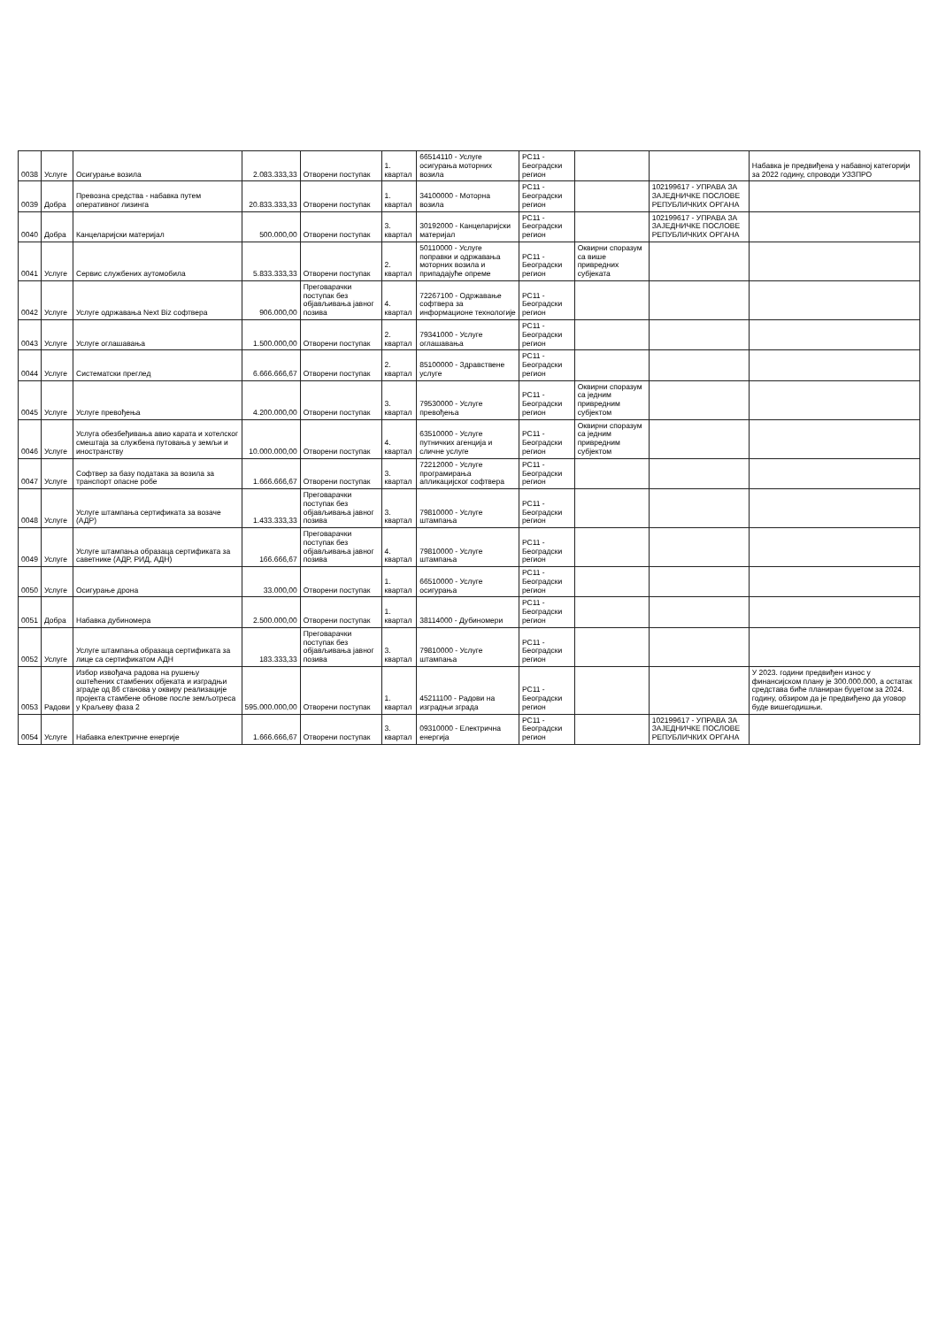| 0038 | Услуге | Осигурање возила | 2.083.333,33 | Отворени поступак | 1. квартал | 66514110 - Услуге осигурања моторних возила | РС11 - Београдски регион | | | Набавка је предвиђена у набавној категорији за 2022 годину, спроводи УЗЗПРО |
| 0039 | Добра | Превозна средства - набавка путем оперативног лизинга | 20.833.333,33 | Отворени поступак | 1. квартал | 34100000 - Моторна возила | РС11 - Београдски регион | | 102199617 - УПРАВА ЗА ЗАЈЕДНИЧКЕ ПОСЛОВЕ РЕПУБЛИЧКИХ ОРГАНА | |
| 0040 | Добра | Канцеларијски материјал | 500.000,00 | Отворени поступак | 3. квартал | 30192000 - Канцеларијски материјал | РС11 - Београдски регион | | 102199617 - УПРАВА ЗА ЗАЈЕДНИЧКЕ ПОСЛОВЕ РЕПУБЛИЧКИХ ОРГАНА | |
| 0041 | Услуге | Сервис службених аутомобила | 5.833.333,33 | Отворени поступак | 2. квартал | 50110000 - Услуге поправки и одржавања моторних возила и припадајуће опреме | РС11 - Београдски регион | Оквирни споразум са више привредних субјеката | | |
| 0042 | Услуге | Услуге одржавања Next Biz софтвера | 906.000,00 | Преговарачки поступак без објављивања јавног позива | 4. квартал | 72267100 - Одржавање софтвера за информационе технологије | РС11 - Београдски регион | | | |
| 0043 | Услуге | Услуге оглашавања | 1.500.000,00 | Отворени поступак | 2. квартал | 79341000 - Услуге оглашавања | РС11 - Београдски регион | | | |
| 0044 | Услуге | Систематски преглед | 6.666.666,67 | Отворени поступак | 2. квартал | 85100000 - Здравствене услуге | РС11 - Београдски регион | | | |
| 0045 | Услуге | Услуге превођења | 4.200.000,00 | Отворени поступак | 3. квартал | 79530000 - Услуге превођења | РС11 - Београдски регион | Оквирни споразум са једним привредним субјектом | | |
| 0046 | Услуге | Услуга обезбеђивања авио карата и хотелског смештаја за службена путовања у земљи и иностранству | 10.000.000,00 | Отворени поступак | 4. квартал | 63510000 - Услуге путничких агенција и сличне услуге | РС11 - Београдски регион | Оквирни споразум са једним привредним субјектом | | |
| 0047 | Услуге | Софтвер за базу података за возила за транспорт опасне робе | 1.666.666,67 | Отворени поступак | 3. квартал | 72212000 - Услуге програмирања апликацијског софтвера | РС11 - Београдски регион | | | |
| 0048 | Услуге | Услуге штампања сертификата за возаче (АДР) | 1.433.333,33 | Преговарачки поступак без објављивања јавног позива | 3. квартал | 79810000 - Услуге штампања | РС11 - Београдски регион | | | |
| 0049 | Услуге | Услуге штампања образаца сертификата за саветнике (АДР, РИД, АДН) | 166.666,67 | Преговарачки поступак без објављивања јавног позива | 4. квартал | 79810000 - Услуге штампања | РС11 - Београдски регион | | | |
| 0050 | Услуге | Осигурање дрона | 33.000,00 | Отворени поступак | 1. квартал | 66510000 - Услуге осигурања | РС11 - Београдски регион | | | |
| 0051 | Добра | Набавка дубиномера | 2.500.000,00 | Отворени поступак | 1. квартал | 38114000 - Дубиномери | РС11 - Београдски регион | | | |
| 0052 | Услуге | Услуге штампања образаца сертификата за лице са сертификатом АДН | 183.333,33 | Преговарачки поступак без објављивања јавног позива | 3. квартал | 79810000 - Услуге штампања | РС11 - Београдски регион | | | |
| 0053 | Радови | Избор извођача радова на рушењу оштећених стамбених објеката и изградњи зграде од 86 станова у оквиру реализације пројекта стамбене обнове после земљотреса у Краљеву фаза 2 | 595.000.000,00 | Отворени поступак | 1. квартал | 45211100 - Радови на изградњи зграда | РС11 - Београдски регион | | | У 2023. години предвиђен износ у финансијском плану је 300.000.000, а остатак средстава биће планиран буџетом за 2024. годину, обзиром да је предвиђено да уговор буде вишегодишњи. |
| 0054 | Услуге | Набавка електричне енергије | 1.666.666,67 | Отворени поступак | 3. квартал | 09310000 - Електрична енергија | РС11 - Београдски регион | | 102199617 - УПРАВА ЗА ЗАЈЕДНИЧКЕ ПОСЛОВЕ РЕПУБЛИЧКИХ ОРГАНА | |